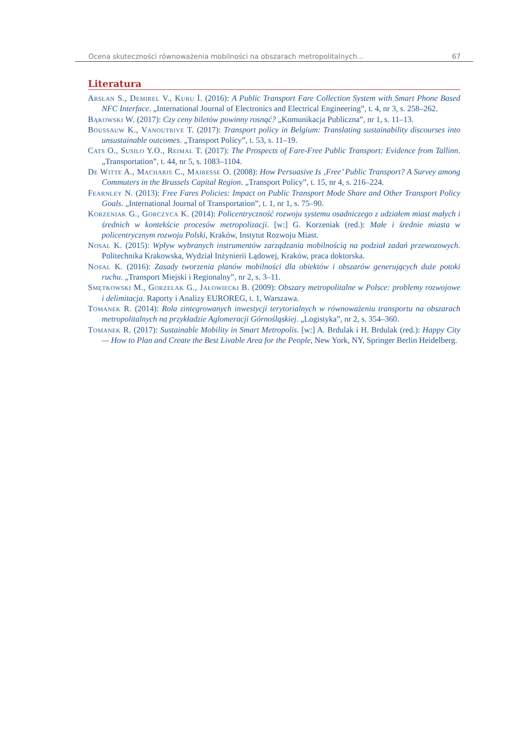Ocena skuteczności równoważenia mobilności na obszarach metropolitalnych... 67
Literatura
Arslan S., Demirel V., Kuru İ. (2016): A Public Transport Fare Collection System with Smart Phone Based NFC Interface. „International Journal of Electronics and Electrical Engineering”, t. 4, nr 3, s. 258–262.
Bąkowski W. (2017): Czy ceny biletów powinny rosnąć? „Komunikacja Publiczna”, nr 1, s. 11–13.
Boussauw K., Vanoutrive T. (2017): Transport policy in Belgium: Translating sustainability discourses into unsustainable outcomes. „Transport Policy”, t. 53, s. 11–19.
Cats O., Susilo Y.O., Reimal T. (2017): The Prospects of Fare-Free Public Transport: Evidence from Tallinn. „Transportation”, t. 44, nr 5, s. 1083–1104.
De Witte A., Macharis C., Mairesse O. (2008): How Persuasive Is ‚Free’ Public Transport? A Survey among Commuters in the Brussels Capital Region. „Transport Policy”, t. 15, nr 4, s. 216–224.
Fearnley N. (2013): Free Fares Policies: Impact on Public Transport Mode Share and Other Transport Policy Goals. „International Journal of Transportation”, t. 1, nr 1, s. 75–90.
Korzeniak G., Gorczyca K. (2014): Policentryczność rozwoju systemu osadniczego z udziałem miast małych i średnich w kontekście procesów metropolizacji. [w:] G. Korzeniak (red.): Małe i średnie miasta w policentrycznym rozwoju Polski, Kraków, Instytut Rozwoju Miast.
Nosal K. (2015): Wpływ wybranych instrumentów zarządzania mobilnością na podział zadań przewozowych. Politechnika Krakowska, Wydział Inżynierii Lądowej, Kraków, praca doktorska.
Nosal K. (2016): Zasady tworzenia planów mobilności dla obiektów i obszarów generujących duże potoki ruchu. „Transport Miejski i Regionalny”, nr 2, s. 3–11.
Smętkowski M., Gorzelak G., Jałowiecki B. (2009): Obszary metropolitalne w Polsce: problemy rozwojowe i delimitacja. Raporty i Analizy EUROREG, t. 1, Warszawa.
Tomanek R. (2014): Rola zintegrowanych inwestycji terytorialnych w równoważeniu transportu na obszarach metropolitalnych na przykładzie Aglomeracji Górnośląskiej. „Logistyka”, nr 2, s. 354–360.
Tomanek R. (2017): Sustainable Mobility in Smart Metropolis. [w:] A. Brdulak i H. Brdulak (red.): Happy City — How to Plan and Create the Best Livable Area for the People, New York, NY, Springer Berlin Heidelberg.